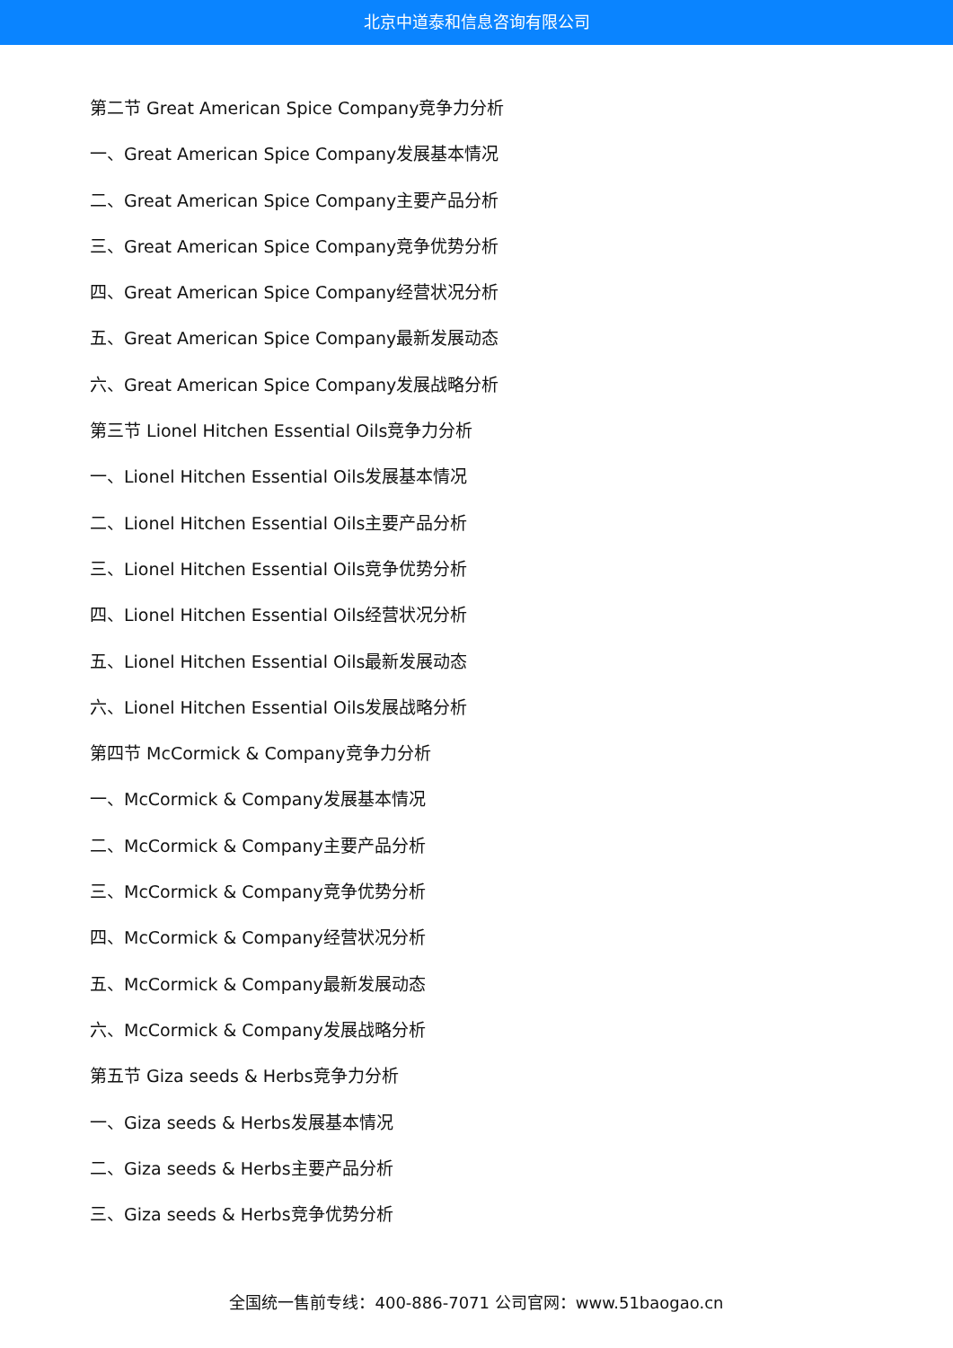北京中道泰和信息咨询有限公司
第二节 Great American Spice Company竞争力分析
一、Great American Spice Company发展基本情况
二、Great American Spice Company主要产品分析
三、Great American Spice Company竞争优势分析
四、Great American Spice Company经营状况分析
五、Great American Spice Company最新发展动态
六、Great American Spice Company发展战略分析
第三节 Lionel Hitchen Essential Oils竞争力分析
一、Lionel Hitchen Essential Oils发展基本情况
二、Lionel Hitchen Essential Oils主要产品分析
三、Lionel Hitchen Essential Oils竞争优势分析
四、Lionel Hitchen Essential Oils经营状况分析
五、Lionel Hitchen Essential Oils最新发展动态
六、Lionel Hitchen Essential Oils发展战略分析
第四节 McCormick & Company竞争力分析
一、McCormick & Company发展基本情况
二、McCormick & Company主要产品分析
三、McCormick & Company竞争优势分析
四、McCormick & Company经营状况分析
五、McCormick & Company最新发展动态
六、McCormick & Company发展战略分析
第五节 Giza seeds & Herbs竞争力分析
一、Giza seeds & Herbs发展基本情况
二、Giza seeds & Herbs主要产品分析
三、Giza seeds & Herbs竞争优势分析
全国统一售前专线：400-886-7071 公司官网：www.51baogao.cn